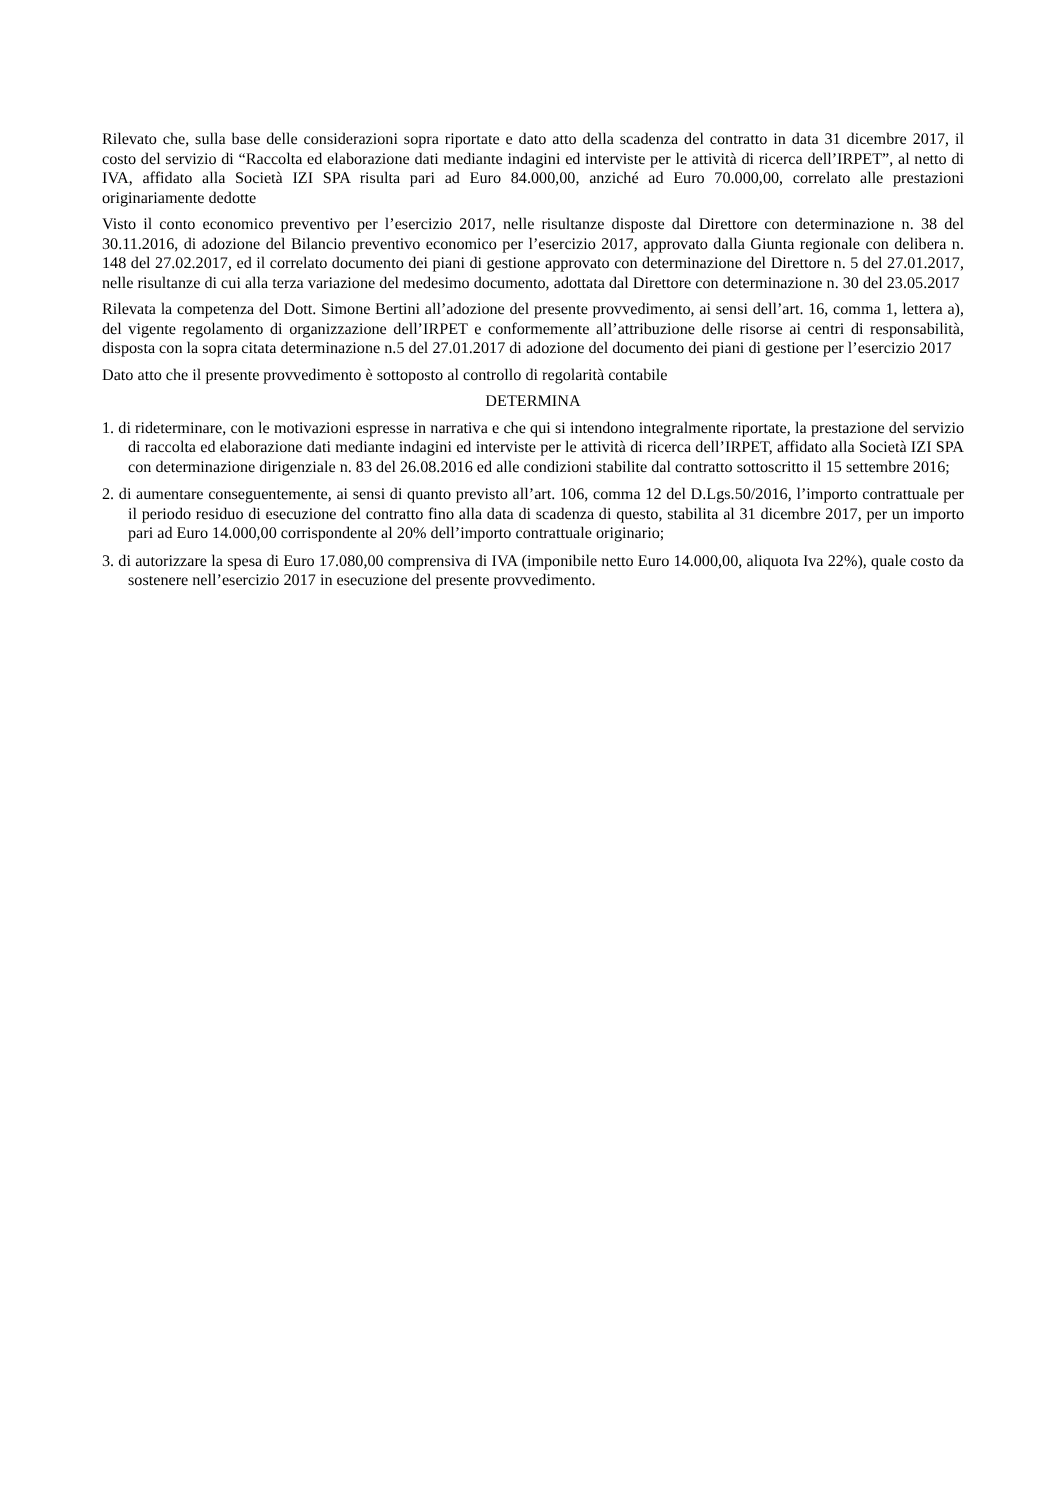Rilevato che, sulla base delle considerazioni sopra riportate e dato atto della scadenza del contratto in data 31 dicembre 2017, il costo del servizio di “Raccolta ed elaborazione dati mediante indagini ed interviste per le attività di ricerca dell’IRPET”, al netto di IVA, affidato alla Società IZI SPA risulta pari ad Euro 84.000,00, anziché ad Euro 70.000,00, correlato alle prestazioni originariamente dedotte
Visto il conto economico preventivo per l’esercizio 2017, nelle risultanze disposte dal Direttore con determinazione n. 38 del 30.11.2016, di adozione del Bilancio preventivo economico per l’esercizio 2017, approvato dalla Giunta regionale con delibera n. 148 del 27.02.2017, ed il correlato documento dei piani di gestione approvato con determinazione del Direttore n. 5 del 27.01.2017, nelle risultanze di cui alla terza variazione del medesimo documento, adottata dal Direttore con determinazione n. 30 del 23.05.2017
Rilevata la competenza del Dott. Simone Bertini all’adozione del presente provvedimento, ai sensi dell’art. 16, comma 1, lettera a), del vigente regolamento di organizzazione dell’IRPET e conformemente all’attribuzione delle risorse ai centri di responsabilità, disposta con la sopra citata determinazione n.5 del 27.01.2017 di adozione del documento dei piani di gestione per l’esercizio 2017
Dato atto che il presente provvedimento è sottoposto al controllo di regolarità contabile
DETERMINA
1. di rideterminare, con le motivazioni espresse in narrativa e che qui si intendono integralmente riportate, la prestazione del servizio di raccolta ed elaborazione dati mediante indagini ed interviste per le attività di ricerca dell’IRPET, affidato alla Società IZI SPA con determinazione dirigenziale n. 83 del 26.08.2016 ed alle condizioni stabilite dal contratto sottoscritto il 15 settembre 2016;
2. di aumentare conseguentemente, ai sensi di quanto previsto all’art. 106, comma 12 del D.Lgs.50/2016, l’importo contrattuale per il periodo residuo di esecuzione del contratto fino alla data di scadenza di questo, stabilita al 31 dicembre 2017, per un importo pari ad Euro 14.000,00 corrispondente al 20% dell’importo contrattuale originario;
3. di autorizzare la spesa di Euro 17.080,00 comprensiva di IVA (imponibile netto Euro 14.000,00, aliquota Iva 22%), quale costo da sostenere nell’esercizio 2017 in esecuzione del presente provvedimento.